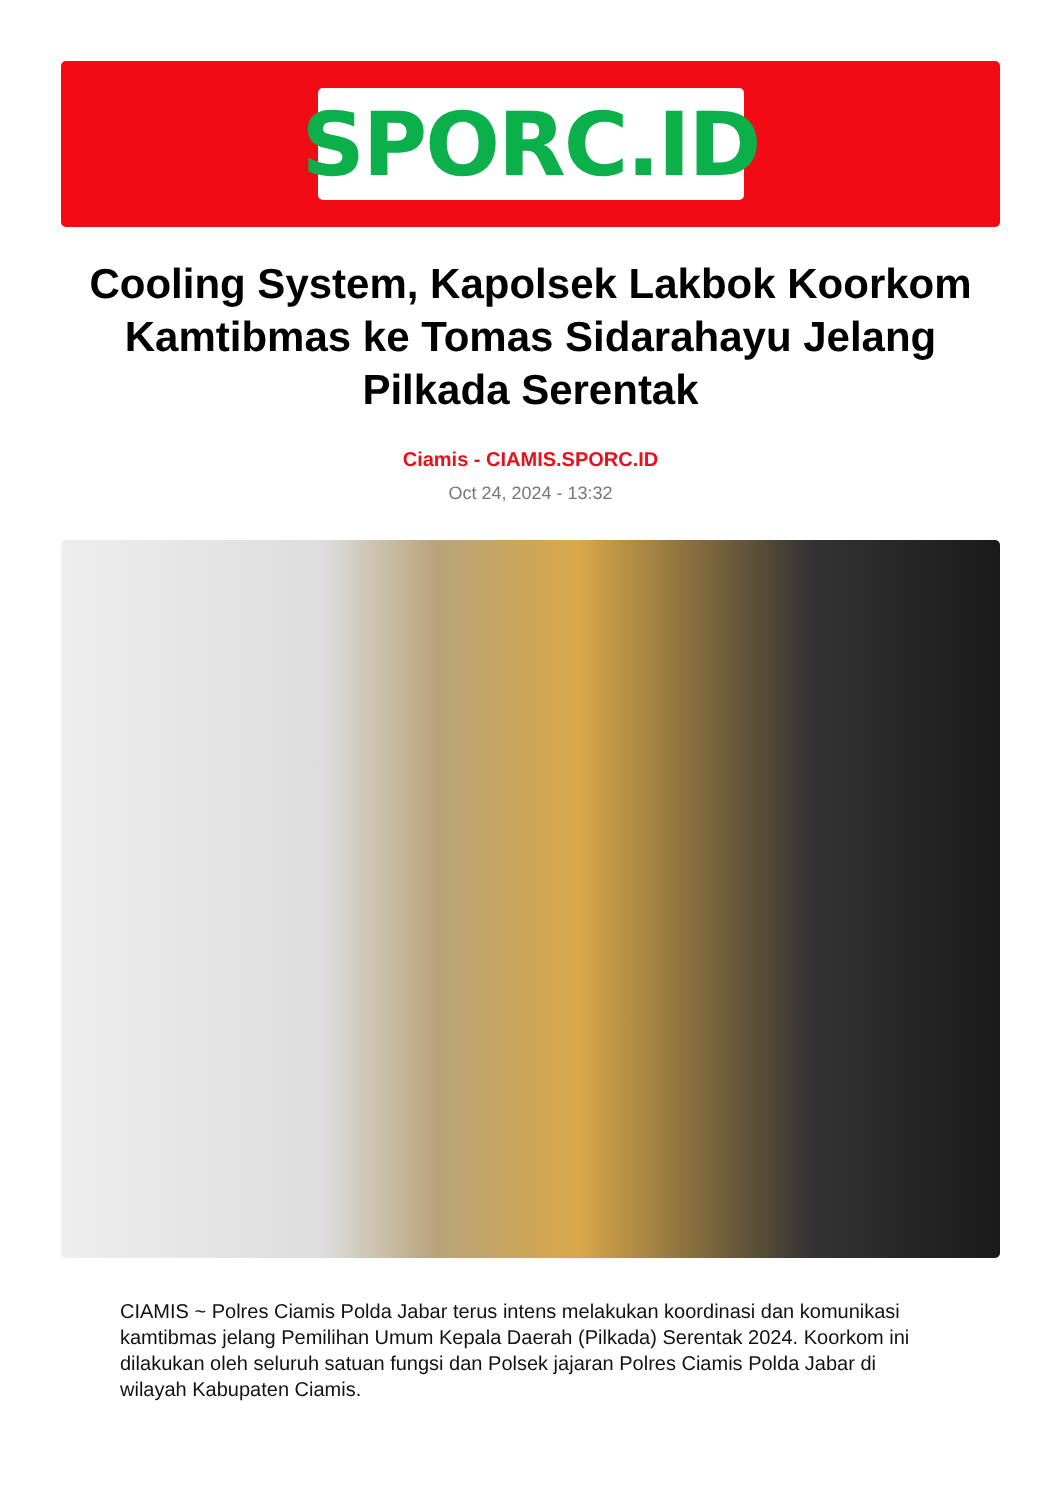SPORC.ID
Cooling System, Kapolsek Lakbok Koorkom Kamtibmas ke Tomas Sidarahayu Jelang Pilkada Serentak
Ciamis - CIAMIS.SPORC.ID
Oct 24, 2024 - 13:32
CIAMIS ~ Polres Ciamis Polda Jabar terus intens melakukan koordinasi dan komunikasi kamtibmas jelang Pemilihan Umum Kepala Daerah (Pilkada) Serentak 2024. Koorkom ini dilakukan oleh seluruh satuan fungsi dan Polsek jajaran Polres Ciamis Polda Jabar di wilayah Kabupaten Ciamis.